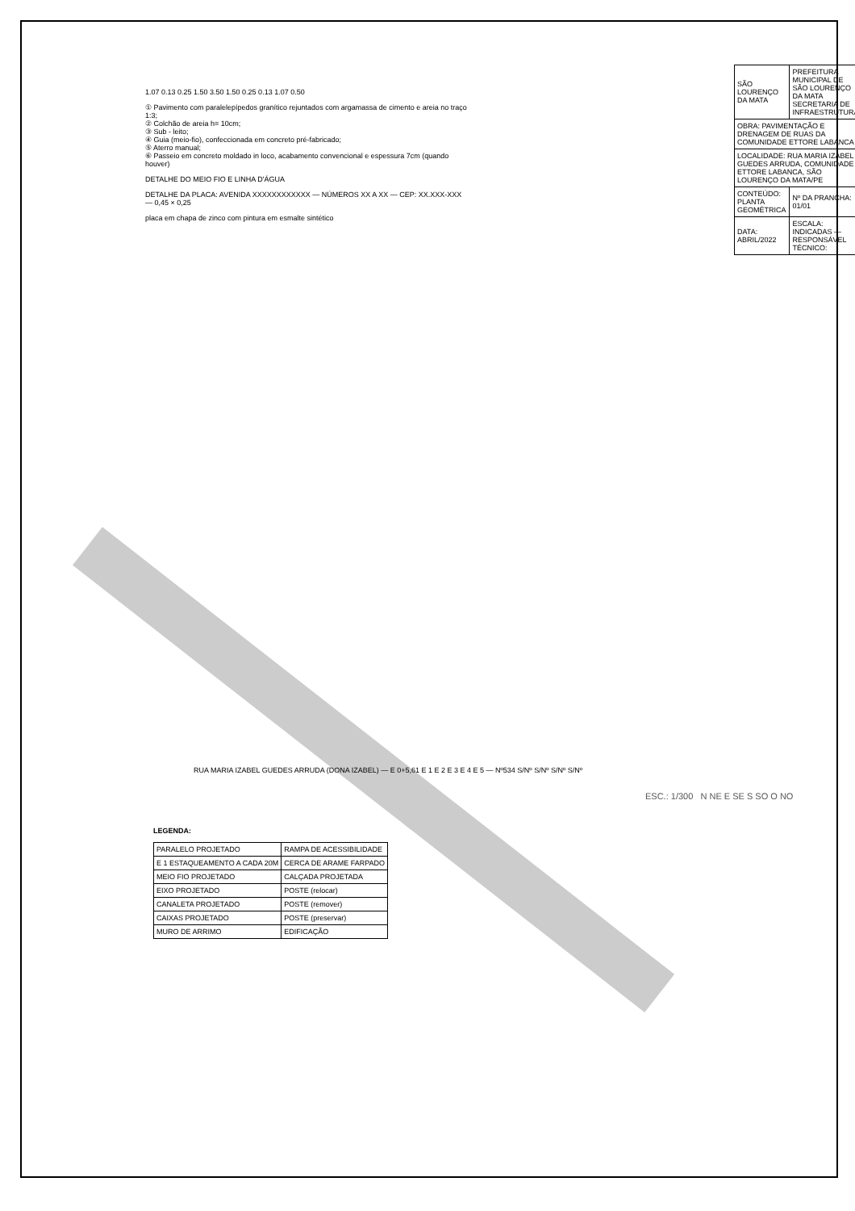1.07 0.13 0.25 1.50 3.50 1.50 0.25 0.13 1.07 0.50
① Pavimento com paralelepípedos granítico rejuntados com argamassa de cimento e areia no traço 1:3;
② Colchão de areia h= 10cm;
③ Sub - leito;
④ Guia (meio-fio), confeccionada em concreto pré-fabricado;
⑤ Aterro manual;
⑥ Passeio em concreto moldado in loco, acabamento convencional e espessura 7cm (quando houver)
DETALHE DO MEIO FIO E LINHA D'ÁGUA
DETALHE DA PLACA: AVENIDA XXXXXXXXXXXX — NÚMEROS XX A XX — CEP: XX.XXX-XXX — 0,45 × 0,25
placa em chapa de zinco com pintura em esmalte sintético
| SÃO LOURENÇO DA MATA | PREFEITURA MUNICIPAL DE SÃO LOURENÇO DA MATA SECRETARIA DE INFRAESTRUTURA |
| OBRA: PAVIMENTAÇÃO E DRENAGEM DE RUAS DA COMUNIDADE ETTORE LABANCA | |
| LOCALIDADE: RUA MARIA IZABEL GUEDES ARRUDA, COMUNIDADE ETTORE LABANCA, SÃO LOURENÇO DA MATA/PE | |
| CONTEÚDO: PLANTA GEOMÉTRICA | Nº DA PRANCHA: 01/01 |
| DATA: ABRIL/2022 | ESCALA: INDICADAS — RESPONSÁVEL TÉCNICO: |
RUA MARIA IZABEL GUEDES ARRUDA (DONA IZABEL) — E 0+5,61 E 1 E 2 E 3 E 4 E 5 — Nº534 S/Nº S/Nº S/Nº S/Nº
ESC.: 1/300 N NE E SE S SO O NO
LEGENDA:
| PARALELO PROJETADO | RAMPA DE ACESSIBILIDADE |
| E 1 ESTAQUEAMENTO A CADA 20M | CERCA DE ARAME FARPADO |
| MEIO FIO PROJETADO | CALÇADA PROJETADA |
| EIXO PROJETADO | POSTE (relocar) |
| CANALETA PROJETADO | POSTE (remover) |
| CAIXAS PROJETADO | POSTE (preservar) |
| MURO DE ARRIMO | EDIFICAÇÃO |